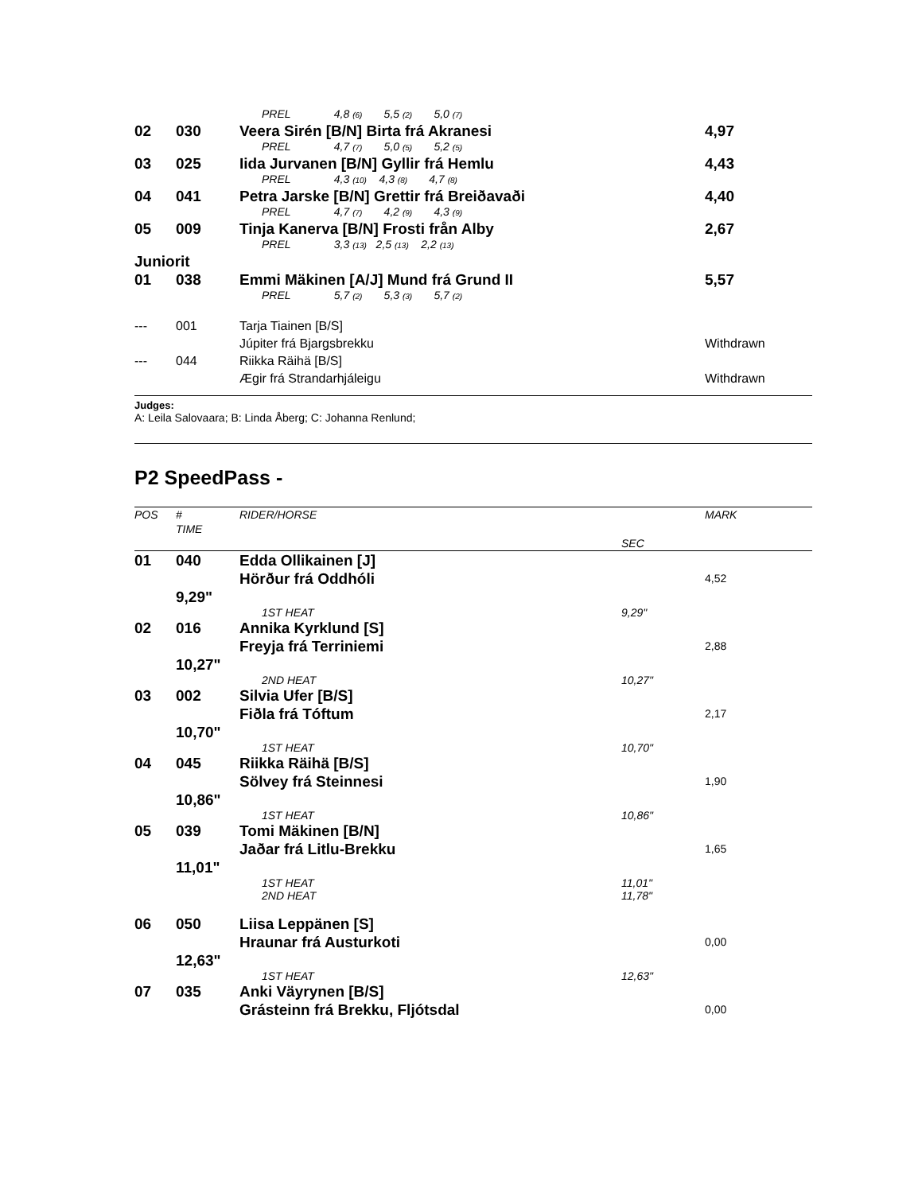| | | PREL 4,8 (6) 5,5 (2) 5,0 (7) | |
| 02 | 030 | Veera Sirén [B/N] Birta frá Akranesi | 4,97 |
| | | PREL 4,7 (7) 5,0 (5) 5,2 (5) | |
| 03 | 025 | Iida Jurvanen [B/N] Gyllir frá Hemlu | 4,43 |
| | | PREL 4,3 (10) 4,3 (8) 4,7 (8) | |
| 04 | 041 | Petra Jarske [B/N] Grettir frá Breiðavaði | 4,40 |
| | | PREL 4,7 (7) 4,2 (9) 4,3 (9) | |
| 05 | 009 | Tinja Kanerva [B/N] Frosti från Alby | 2,67 |
| | | PREL 3,3 (13) 2,5 (13) 2,2 (13) | |
| Juniorit | | | |
| 01 | 038 | Emmi Mäkinen [A/J] Mund frá Grund II | 5,57 |
| | | PREL 5,7 (2) 5,3 (3) 5,7 (2) | |
| --- | 001 | Tarja Tiainen [B/S] Júpiter frá Bjargsbrekku | Withdrawn |
| --- | 044 | Riikka Räihä [B/S] Ægir frá Strandarhjáleigu | Withdrawn |
Judges:
A: Leila Salovaara; B: Linda Åberg; C: Johanna Renlund;
P2 SpeedPass -
| POS | # TIME | RIDER/HORSE | SEC | MARK |
| --- | --- | --- | --- | --- |
| 01 | 040 | Edda Ollikainen [J] Hörður frá Oddhóli | | 4,52 |
| | 9,29" | | | |
| | | 1ST HEAT | 9,29" | |
| 02 | 016 | Annika Kyrklund [S] Freyja frá Terriniemi | | 2,88 |
| | 10,27" | | | |
| | | 2ND HEAT | 10,27" | |
| 03 | 002 | Silvia Ufer [B/S] Fiðla frá Tóftum | | 2,17 |
| | 10,70" | | | |
| | | 1ST HEAT | 10,70" | |
| 04 | 045 | Riikka Räihä [B/S] Sölvey frá Steinnesi | | 1,90 |
| | 10,86" | | | |
| | | 1ST HEAT | 10,86" | |
| 05 | 039 | Tomi Mäkinen [B/N] Jaðar frá Litlu-Brekku | | 1,65 |
| | 11,01" | | | |
| | | 1ST HEAT 2ND HEAT | 11,01" 11,78" | |
| 06 | 050 | Liisa Leppänen [S] Hraunar frá Austurkoti | | 0,00 |
| | 12,63" | | | |
| | | 1ST HEAT | 12,63" | |
| 07 | 035 | Anki Väyrynen [B/S] Grásteinn frá Brekku, Fljótsdal | | 0,00 |